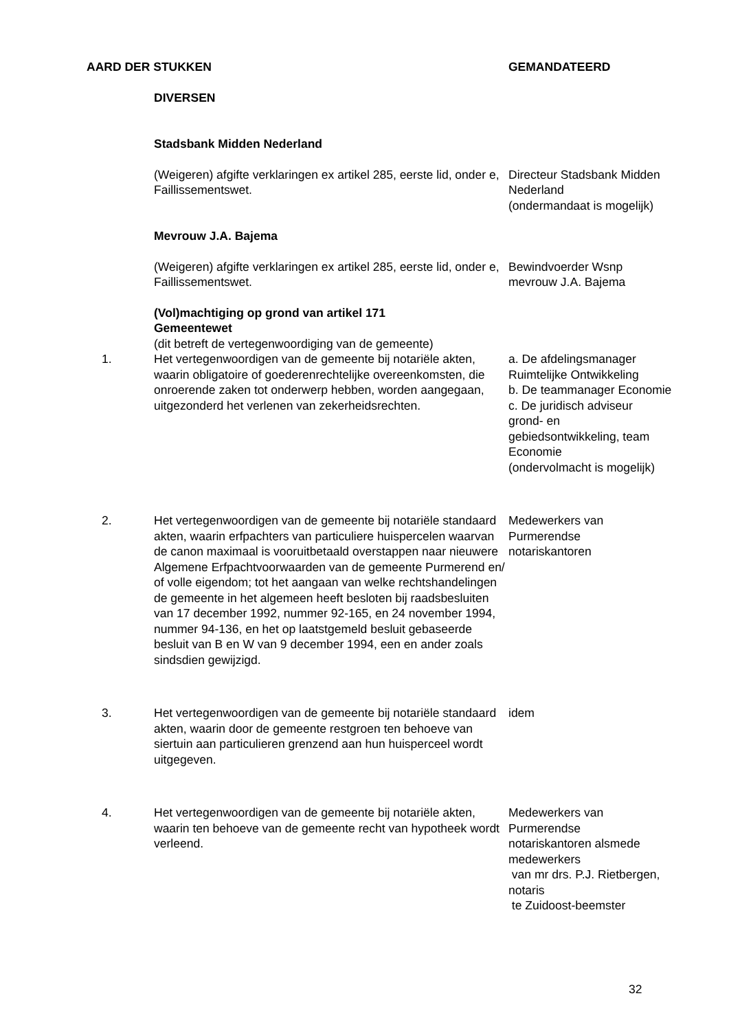| AARD DER STUKKEN | | GEMANDATEERD |
| | DIVERSEN | |
| | Stadsbank Midden Nederland | |
| | (Weigeren) afgifte verklaringen ex artikel 285, eerste lid, onder e, Faillissementswet. | Directeur Stadsbank Midden Nederland (ondermandaat is mogelijk) |
| | Mevrouw J.A. Bajema | |
| | (Weigeren) afgifte verklaringen ex artikel 285, eerste lid, onder e, Faillissementswet. | Bewindvoerder Wsnp mevrouw J.A. Bajema |
| | (Vol)machtiging op grond van artikel 171 Gemeentewet (dit betreft de vertegenwoordiging van de gemeente) | |
| 1. | Het vertegenwoordigen van de gemeente bij notariële akten, waarin obligatoire of goederenrechtelijke overeenkomsten, die onroerende zaken tot onderwerp hebben, worden aangegaan, uitgezonderd het verlenen van zekerheidsrechten. | a. De afdelingsmanager Ruimtelijke Ontwikkeling b. De teammanager Economie c. De juridisch adviseur grond- en gebiedsontwikkeling, team Economie (ondervolmacht is mogelijk) |
| 2. | Het vertegenwoordigen van de gemeente bij notariële standaard akten, waarin erfpachters van particuliere huispercelen waarvan de canon maximaal is vooruitbetaald overstappen naar nieuwere Algemene Erfpachtvoorwaarden van de gemeente Purmerend en/ of volle eigendom; tot het aangaan van welke rechtshandelingen de gemeente in het algemeen heeft besloten bij raadsbesluiten van 17 december 1992, nummer 92-165, en 24 november 1994, nummer 94-136, en het op laatstgemeld besluit gebaseerde besluit van B en W van 9 december 1994, een en ander zoals sindsdien gewijzigd. | Medewerkers van Purmerendse notariskantoren |
| 3. | Het vertegenwoordigen van de gemeente bij notariële standaard akten, waarin door de gemeente restgroen ten behoeve van siertuin aan particulieren grenzend aan hun huisperceel wordt uitgegeven. | idem |
| 4. | Het vertegenwoordigen van de gemeente bij notariële akten, waarin ten behoeve van de gemeente recht van hypotheek wordt verleend. | Medewerkers van Purmerendse notariskantoren alsmede medewerkers van mr drs. P.J. Rietbergen, notaris te Zuidoost-beemster |
32